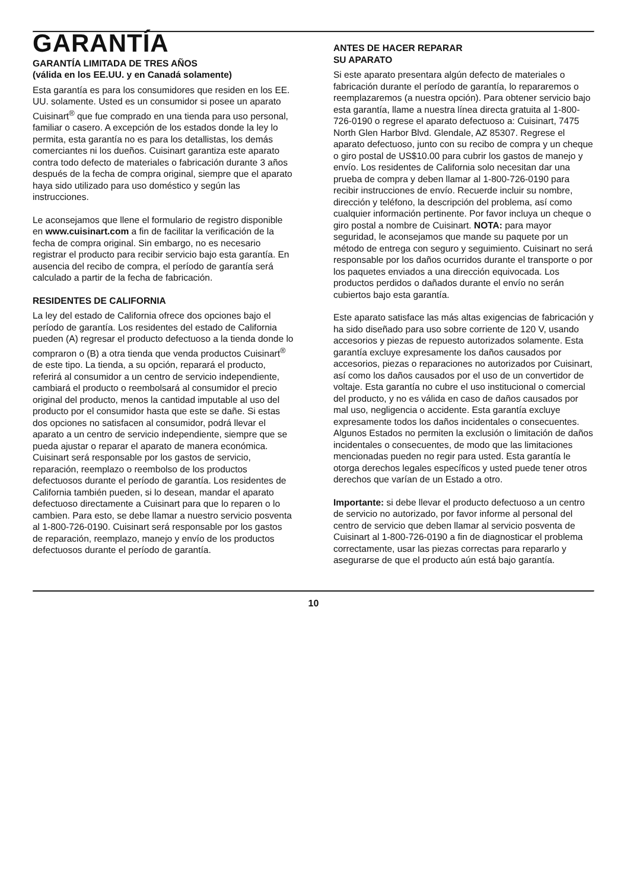GARANTÍA
GARANTÍA LIMITADA DE TRES AÑOS
(válida en los EE.UU. y en Canadá solamente)
Esta garantía es para los consumidores que residen en los EE. UU. solamente. Usted es un consumidor si posee un aparato Cuisinart<sup>®</sup> que fue comprado en una tienda para uso personal, familiar o casero. A excepción de los estados donde la ley lo permita, esta garantía no es para los detallistas, los demás comerciantes ni los dueños. Cuisinart garantiza este aparato contra todo defecto de materiales o fabricación durante 3 años después de la fecha de compra original, siempre que el aparato haya sido utilizado para uso doméstico y según las instrucciones.
Le aconsejamos que llene el formulario de registro disponible en www.cuisinart.com a fin de facilitar la verificación de la fecha de compra original. Sin embargo, no es necesario registrar el producto para recibir servicio bajo esta garantía. En ausencia del recibo de compra, el período de garantía será calculado a partir de la fecha de fabricación.
RESIDENTES DE CALIFORNIA
La ley del estado de California ofrece dos opciones bajo el período de garantía. Los residentes del estado de California pueden (A) regresar el producto defectuoso a la tienda donde lo compraron o (B) a otra tienda que venda productos Cuisinart<sup>®</sup> de este tipo. La tienda, a su opción, reparará el producto, referirá al consumidor a un centro de servicio independiente, cambiará el producto o reembolsará al consumidor el precio original del producto, menos la cantidad imputable al uso del producto por el consumidor hasta que este se dañe. Si estas dos opciones no satisfacen al consumidor, podrá llevar el aparato a un centro de servicio independiente, siempre que se pueda ajustar o reparar el aparato de manera económica. Cuisinart será responsable por los gastos de servicio, reparación, reemplazo o reembolso de los productos defectuosos durante el período de garantía. Los residentes de California también pueden, si lo desean, mandar el aparato defectuoso directamente a Cuisinart para que lo reparen o lo cambien. Para esto, se debe llamar a nuestro servicio posventa al 1-800-726-0190. Cuisinart será responsable por los gastos de reparación, reemplazo, manejo y envío de los productos defectuosos durante el período de garantía.
ANTES DE HACER REPARAR
SU APARATO
Si este aparato presentara algún defecto de materiales o fabricación durante el período de garantía, lo repararemos o reemplazaremos (a nuestra opción). Para obtener servicio bajo esta garantía, llame a nuestra línea directa gratuita al 1-800-726-0190 o regrese el aparato defectuoso a: Cuisinart, 7475 North Glen Harbor Blvd. Glendale, AZ 85307. Regrese el aparato defectuoso, junto con su recibo de compra y un cheque o giro postal de US$10.00 para cubrir los gastos de manejo y envío. Los residentes de California solo necesitan dar una prueba de compra y deben llamar al 1-800-726-0190 para recibir instrucciones de envío. Recuerde incluir su nombre, dirección y teléfono, la descripción del problema, así como cualquier información pertinente. Por favor incluya un cheque o giro postal a nombre de Cuisinart. NOTA: para mayor seguridad, le aconsejamos que mande su paquete por un método de entrega con seguro y seguimiento. Cuisinart no será responsable por los daños ocurridos durante el transporte o por los paquetes enviados a una dirección equivocada. Los productos perdidos o dañados durante el envío no serán cubiertos bajo esta garantía.
Este aparato satisface las más altas exigencias de fabricación y ha sido diseñado para uso sobre corriente de 120 V, usando accesorios y piezas de repuesto autorizados solamente. Esta garantía excluye expresamente los daños causados por accesorios, piezas o reparaciones no autorizados por Cuisinart, así como los daños causados por el uso de un convertidor de voltaje. Esta garantía no cubre el uso institucional o comercial del producto, y no es válida en caso de daños causados por mal uso, negligencia o accidente. Esta garantía excluye expresamente todos los daños incidentales o consecuentes. Algunos Estados no permiten la exclusión o limitación de daños incidentales o consecuentes, de modo que las limitaciones mencionadas pueden no regir para usted. Esta garantía le otorga derechos legales específicos y usted puede tener otros derechos que varían de un Estado a otro.
Importante: si debe llevar el producto defectuoso a un centro de servicio no autorizado, por favor informe al personal del centro de servicio que deben llamar al servicio posventa de Cuisinart al 1-800-726-0190 a fin de diagnosticar el problema correctamente, usar las piezas correctas para repararlo y asegurarse de que el producto aún está bajo garantía.
10